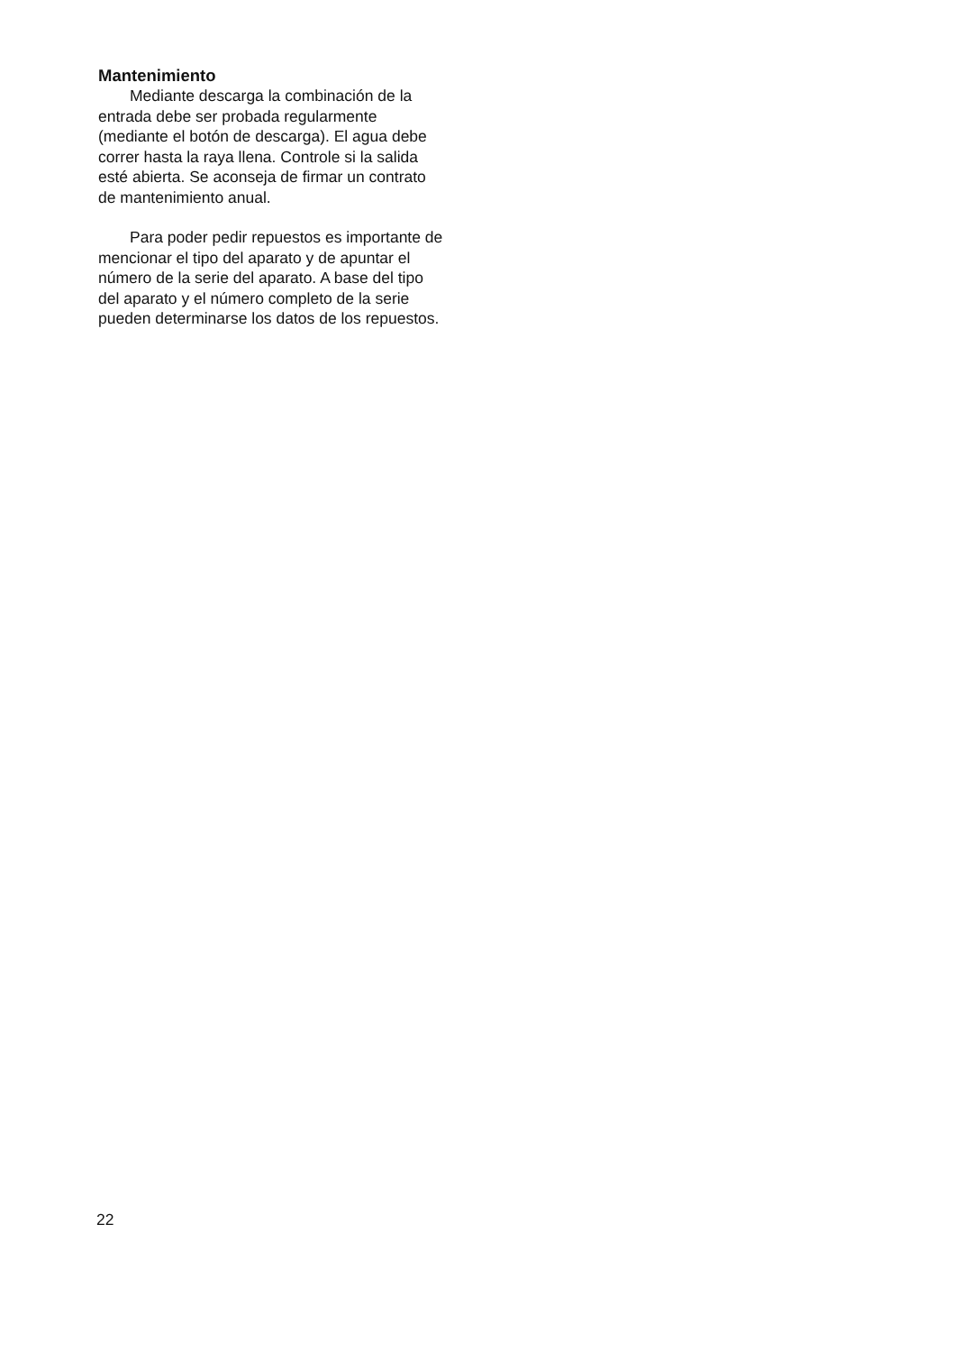Mantenimiento
Mediante descarga la combinación de la entrada debe ser probada regularmente (mediante el botón de descarga). El agua debe correr hasta la raya llena. Controle si la salida esté abierta. Se aconseja de firmar un contrato de mantenimiento anual.
Para poder pedir repuestos es importante de mencionar el tipo del aparato y de apuntar el número de la serie del aparato. A base del tipo del aparato y el número completo de la serie pueden determinarse los datos de los repuestos.
22